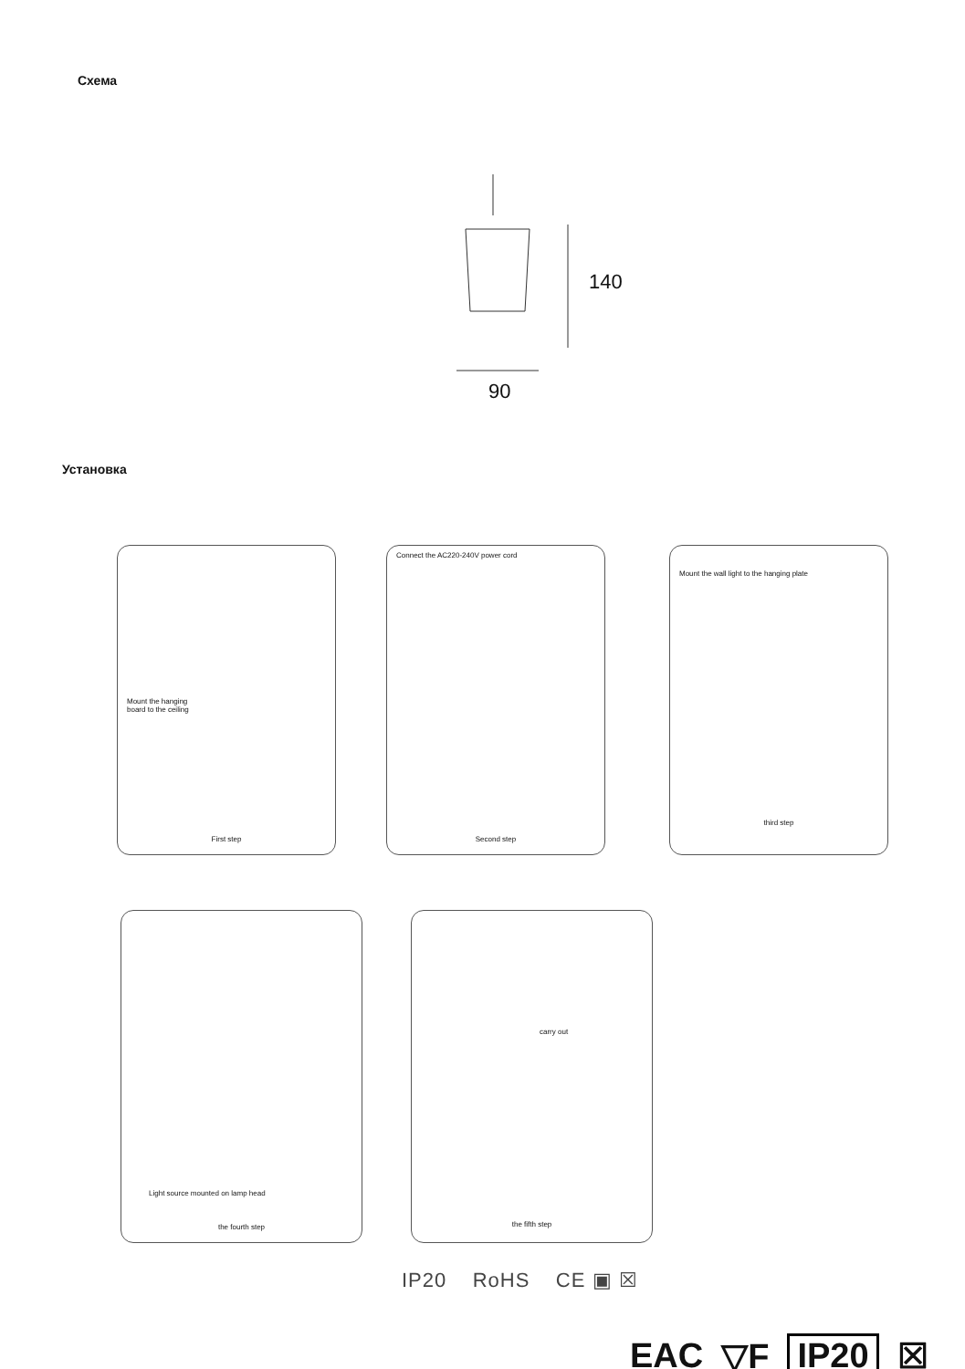Схема
140
90
Установка
Mount the hanging
board to the ceiling
First step
Connect the AC220-240V power cord
Second step
Mount the wall light to the hanging plate
third step
Light source mounted on lamp head
the fourth step
carry out
the fifth step
IP20 RoHS CE ▣ ☒
EAC ▽F IP20 ☒